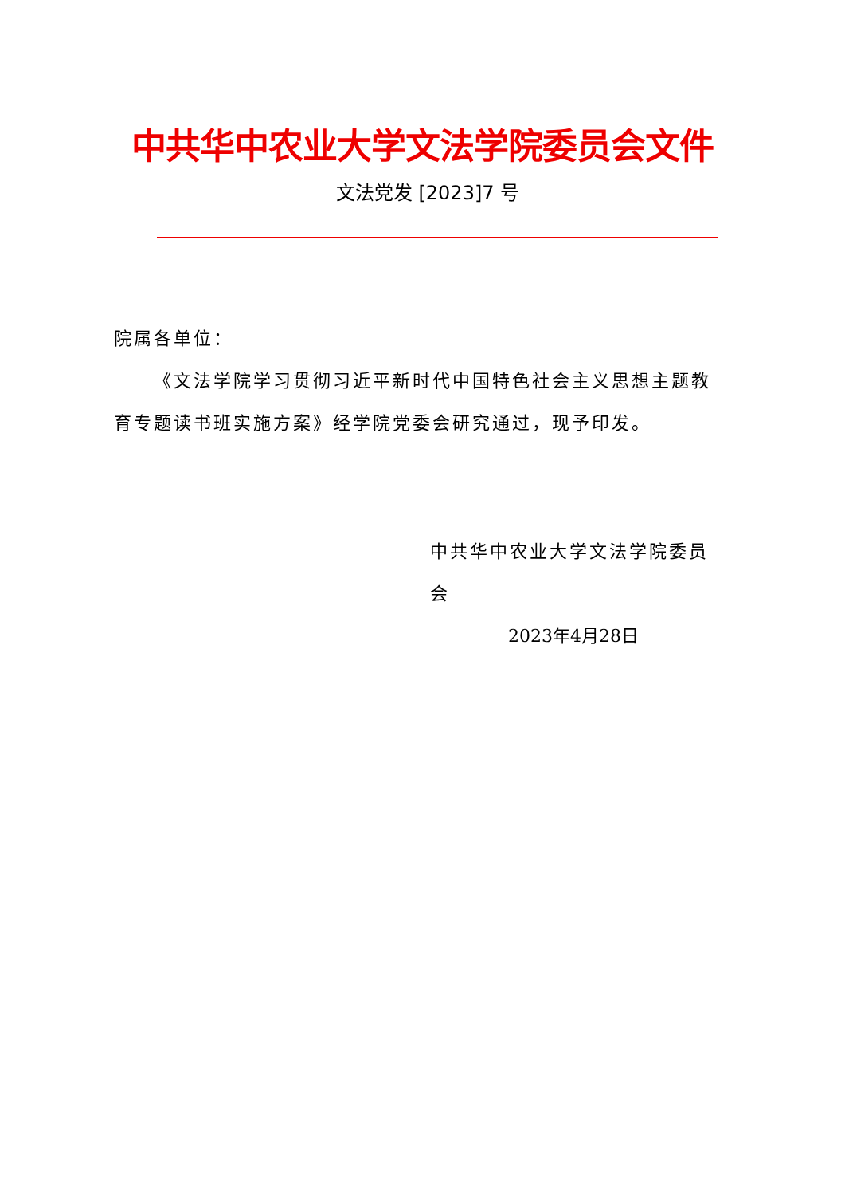中共华中农业大学文法学院委员会文件
文法党发 [2023]7 号
院属各单位：
《文法学院学习贯彻习近平新时代中国特色社会主义思想主题教育专题读书班实施方案》经学院党委会研究通过，现予印发。
中共华中农业大学文法学院委员会
2023年4月28日